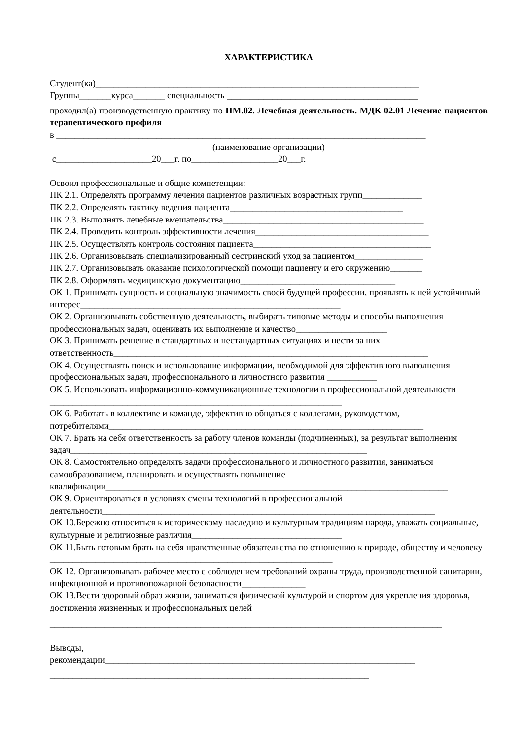ХАРАКТЕРИСТИКА
Студент(ка)_______________________________________________________________________
Группы_______курса_______ специальность __________________________________________
проходил(а) производственную практику по ПМ.02. Лечебная деятельность. МДК 02.01 Лечение пациентов терапевтического профиля
в _________________________________________________________________________________
(наименование организации)
с_____________________20___г. по___________________20___г.
Освоил профессиональные и общие компетенции:
ПК 2.1. Определять программу лечения пациентов различных возрастных групп_____________
ПК 2.2. Определять тактику ведения пациента______________________________________
ПК 2.3. Выполнять лечебные вмешательства____________________________________________
ПК 2.4. Проводить контроль эффективности лечения______________________________________
ПК 2.5. Осуществлять контроль состояния пациента_______________________________________
ПК 2.6. Организовывать специализированный сестринский уход за пациентом_______________
ПК 2.7. Организовывать оказание психологической помощи пациенту и его окружению_______
ПК 2.8. Оформлять медицинскую документацию__________________________________
ОК 1. Принимать сущность и социальную значимость своей будущей профессии, проявлять к ней устойчивый интерес_________________________________________________________
ОК 2. Организовывать собственную деятельность, выбирать типовые методы и способы выполнения профессиональных задач, оценивать их выполнение и качество____________________
ОК 3. Принимать решение в стандартных и нестандартных ситуациях и нести за них ответственность_____________________________________________________________________
ОК 4. Осуществлять поиск и использование информации, необходимой для эффективного выполнения профессиональных задач, профессионального и личностного развития ___________
ОК 5. Использовать информационно-коммуникационные технологии в профессиональной деятельности ________________________________________________________________
ОК 6. Работать в коллективе и команде, эффективно общаться с коллегами, руководством, потребителями_____________________________________________________________________
ОК 7. Брать на себя ответственность за работу членов команды (подчиненных), за результат выполнения задач_________________________________________________________________
ОК 8. Самостоятельно определять задачи профессионального и личностного развития, заниматься самообразованием, планировать и осуществлять повышение квалификации___________________________________________________________________________
ОК 9. Ориентироваться в условиях смены технологий в профессиональной деятельности_________________________________________________________________________
ОК 10.Бережно относиться к историческому наследию и культурным традициям народа, уважать социальные, культурные и религиозные различия_________________________________
ОК 11.Быть готовым брать на себя нравственные обязательства по отношению к природе, обществу и человеку ______________________________________________________________
ОК 12. Организовывать рабочее место с соблюдением требований охраны труда, производственной санитарии, инфекционной и противопожарной безопасности______________
ОК 13.Вести здоровый образ жизни, заниматься физической культурой и спортом для укрепления здоровья, достижения жизненных и профессиональных целей
______________________________________________________________________________________
Выводы,
рекомендации____________________________________________________________________
______________________________________________________________________